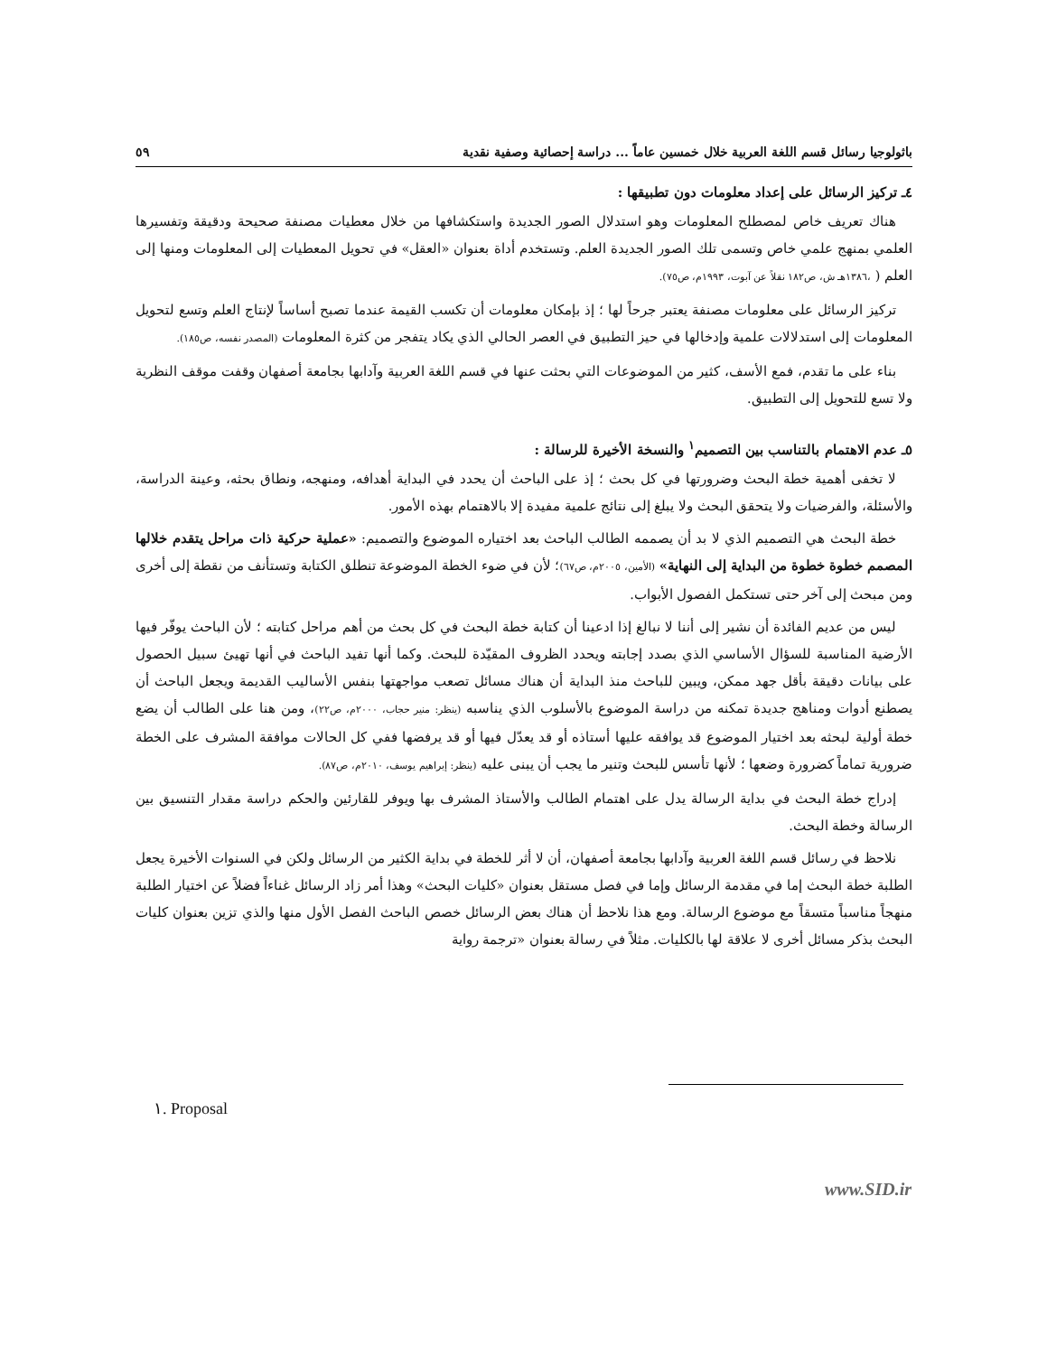باثولوجيا رسائل قسم اللغة العربية خلال خمسين عاماً ... دراسة إحصائية وصفية نقدية ٥٩
٤ـ تركيز الرسائل على إعداد معلومات دون تطبيقها :
هناك تعريف خاص لمصطلح المعلومات وهو استدلال الصور الجديدة واستكشافها من خلال معطيات مصنفة صحيحة ودقيقة وتفسيرها العلمي بمنهج علمي خاص وتسمى تلك الصور الجديدة العلم. وتستخدم أداة بعنوان «العقل» في تحويل المعطيات إلى المعلومات ومنها إلى العلم ( ،١٣٨٦هـ ش، ص١٨٢ نقلاً عن آبوت، ١٩٩٣م، ص٧٥).
تركيز الرسائل على معلومات مصنفة يعتبر جرحاً لها ؛ إذ بإمكان معلومات أن تكسب القيمة عندما تصبح أساساً لإنتاج العلم وتسع لتحويل المعلومات إلى استدلالات علمية وإدخالها في حيز التطبيق في العصر الحالي الذي يكاد يتفجر من كثرة المعلومات (المصدر نفسه، ص١٨٥).
بناء على ما تقدم، فمع الأسف، كثير من الموضوعات التي بحثت عنها في قسم اللغة العربية وآدابها بجامعة أصفهان وقفت موقف النظرية ولا تسع للتحويل إلى التطبيق.
٥ـ عدم الاهتمام بالتناسب بين التصميم<sup>١</sup> والنسخة الأخيرة للرسالة :
لا تخفى أهمية خطة البحث وضرورتها في كل بحث ؛ إذ على الباحث أن يحدد في البداية أهدافه، ومنهجه، ونطاق بحثه، وعينة الدراسة، والأسئلة، والفرضيات ولا يتحقق البحث ولا يبلغ إلى نتائج علمية مفيدة إلا بالاهتمام بهذه الأمور.
خطة البحث هي التصميم الذي لا بد أن يصممه الطالب الباحث بعد اختياره الموضوع والتصميم: «عملية حركية ذات مراحل يتقدم خلالها المصمم خطوة خطوة من البداية إلى النهاية» (الأمين، ٢٠٠٥م، ص٦٧)؛ لأن في ضوء الخطة الموضوعة تنطلق الكتابة وتستأنف من نقطة إلى أخرى ومن مبحث إلى آخر حتى تستكمل الفصول الأبواب.
ليس من عديم الفائدة أن نشير إلى أننا لا نبالغ إذا ادعينا أن كتابة خطة البحث في كل بحث من أهم مراحل كتابته ؛ لأن الباحث يوفّر فيها الأرضية المناسبة للسؤال الأساسي الذي بصدد إجابته ويحدد الظروف المقيّدة للبحث. وكما أنها تفيد الباحث في أنها تهيئ سبيل الحصول على بيانات دقيقة بأقل جهد ممكن، ويبين للباحث منذ البداية أن هناك مسائل تصعب مواجهتها بنفس الأساليب القديمة ويجعل الباحث أن يصطنع أدوات ومناهج جديدة تمكنه من دراسة الموضوع بالأسلوب الذي يناسبه (ينظر: منير حجاب، ٢٠٠٠م، ص٢٢)، ومن هنا على الطالب أن يضع خطة أولية لبحثه بعد اختيار الموضوع قد يوافقه عليها أستاذه أو قد يعدّل فيها أو قد يرفضها ففي كل الحالات موافقة المشرف على الخطة ضرورية تماماً كضرورة وضعها ؛ لأنها تأسس للبحث وتنير ما يجب أن يبنى عليه (ينظر: إبراهيم يوسف، ٢٠١٠م، ص٨٧).
إدراج خطة البحث في بداية الرسالة يدل على اهتمام الطالب والأستاذ المشرف بها ويوفر للقارئين والحكم دراسة مقدار التنسيق بين الرسالة وخطة البحث.
نلاحظ في رسائل قسم اللغة العربية وآدابها بجامعة أصفهان، أن لا أثر للخطة في بداية الكثير من الرسائل ولكن في السنوات الأخيرة يجعل الطلبة خطة البحث إما في مقدمة الرسائل وإما في فصل مستقل بعنوان «كليات البحث» وهذا أمر زاد الرسائل غناءاً فضلاً عن اختيار الطلبة منهجاً مناسباً متسقاً مع موضوع الرسالة. ومع هذا نلاحظ أن هناك بعض الرسائل خصص الباحث الفصل الأول منها والذي تزين بعنوان كليات البحث بذكر مسائل أخرى لا علاقة لها بالكليات. مثلاً في رسالة بعنوان «ترجمة رواية
١. Proposal
www.SID.ir